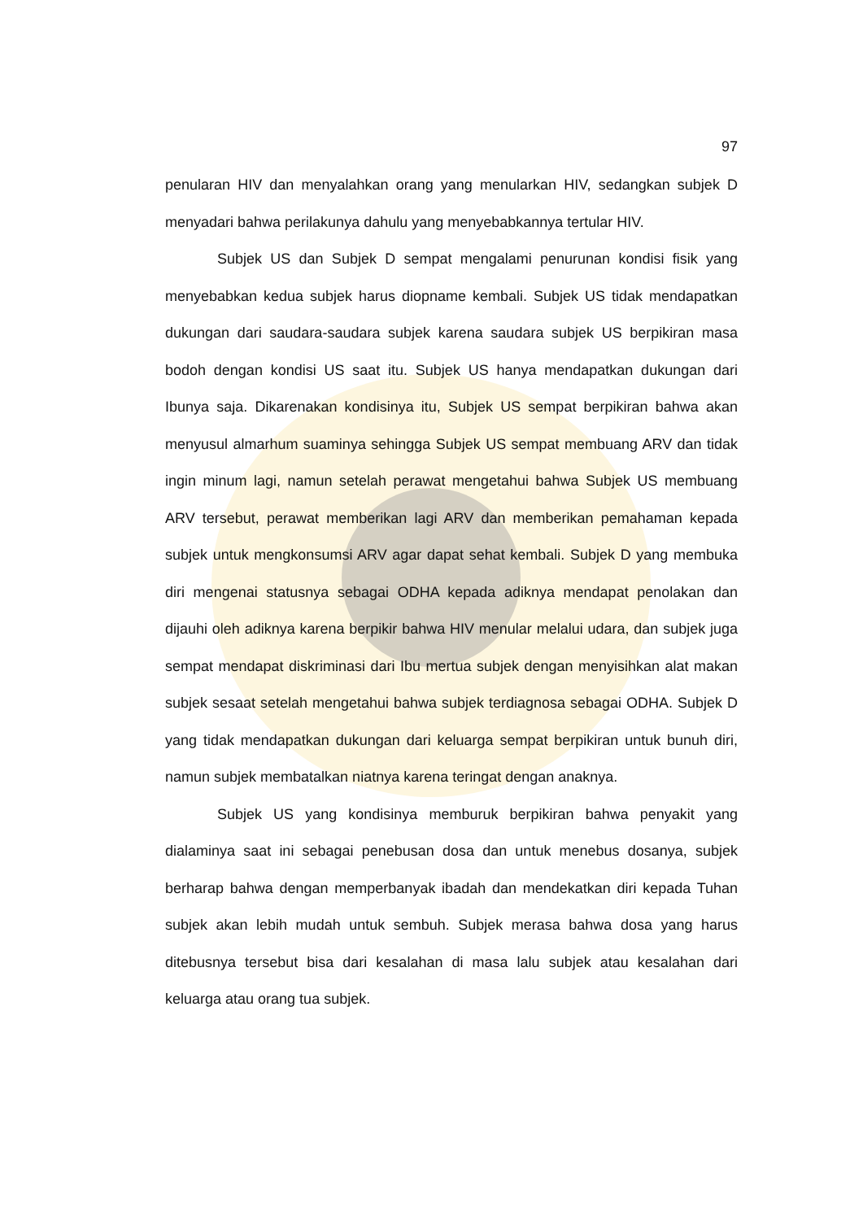97
penularan HIV dan menyalahkan orang yang menularkan HIV, sedangkan subjek D menyadari bahwa perilakunya dahulu yang menyebabkannya tertular HIV.
Subjek US dan Subjek D sempat mengalami penurunan kondisi fisik yang menyebabkan kedua subjek harus diopname kembali. Subjek US tidak mendapatkan dukungan dari saudara-saudara subjek karena saudara subjek US berpikiran masa bodoh dengan kondisi US saat itu. Subjek US hanya mendapatkan dukungan dari Ibunya saja. Dikarenakan kondisinya itu, Subjek US sempat berpikiran bahwa akan menyusul almarhum suaminya sehingga Subjek US sempat membuang ARV dan tidak ingin minum lagi, namun setelah perawat mengetahui bahwa Subjek US membuang ARV tersebut, perawat memberikan lagi ARV dan memberikan pemahaman kepada subjek untuk mengkonsumsi ARV agar dapat sehat kembali. Subjek D yang membuka diri mengenai statusnya sebagai ODHA kepada adiknya mendapat penolakan dan dijauhi oleh adiknya karena berpikir bahwa HIV menular melalui udara, dan subjek juga sempat mendapat diskriminasi dari Ibu mertua subjek dengan menyisihkan alat makan subjek sesaat setelah mengetahui bahwa subjek terdiagnosa sebagai ODHA. Subjek D yang tidak mendapatkan dukungan dari keluarga sempat berpikiran untuk bunuh diri, namun subjek membatalkan niatnya karena teringat dengan anaknya.
Subjek US yang kondisinya memburuk berpikiran bahwa penyakit yang dialaminya saat ini sebagai penebusan dosa dan untuk menebus dosanya, subjek berharap bahwa dengan memperbanyak ibadah dan mendekatkan diri kepada Tuhan subjek akan lebih mudah untuk sembuh. Subjek merasa bahwa dosa yang harus ditebusnya tersebut bisa dari kesalahan di masa lalu subjek atau kesalahan dari keluarga atau orang tua subjek.